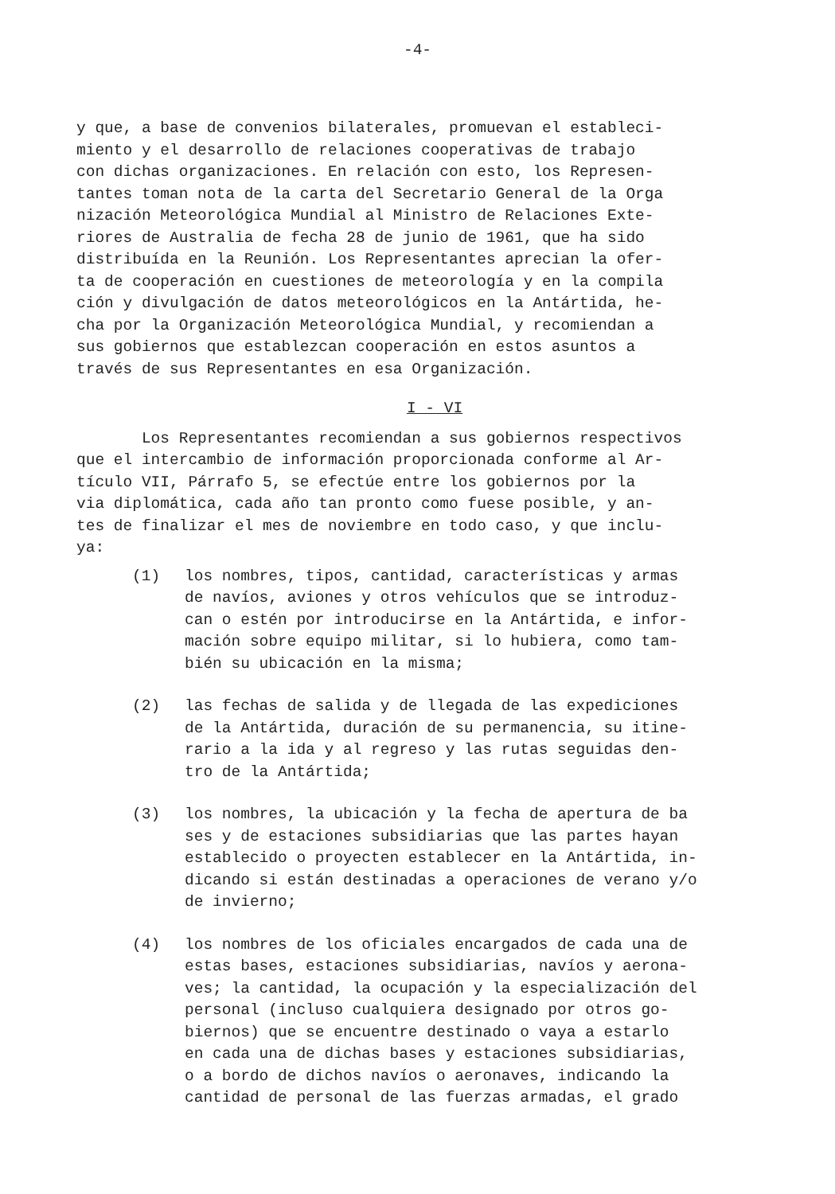-4-
y que, a base de convenios bilaterales, promuevan el estableci- miento y el desarrollo de relaciones cooperativas de trabajo con dichas organizaciones. En relación con esto, los Represen- tantes toman nota de la carta del Secretario General de la Orga nización Meteorológica Mundial al Ministro de Relaciones Exte- riores de Australia de fecha 28 de junio de 1961, que ha sido distribuída en la Reunión. Los Representantes aprecian la ofer- ta de cooperación en cuestiones de meteorología y en la compila ción y divulgación de datos meteorológicos en la Antártida, he- cha por la Organización Meteorológica Mundial, y recomiendan a sus gobiernos que establezcan cooperación en estos asuntos a través de sus Representantes en esa Organización.
I - VI
Los Representantes recomiendan a sus gobiernos respectivos que el intercambio de información proporcionada conforme al Ar- tículo VII, Párrafo 5, se efectúe entre los gobiernos por la via diplomática, cada año tan pronto como fuese posible, y an- tes de finalizar el mes de noviembre en todo caso, y que inclu- ya:
(1) los nombres, tipos, cantidad, características y armas de navíos, aviones y otros vehículos que se introduz- can o estén por introducirse en la Antártida, e infor- mación sobre equipo militar, si lo hubiera, como tam- bién su ubicación en la misma;
(2) las fechas de salida y de llegada de las expediciones de la Antártida, duración de su permanencia, su itine- rario a la ida y al regreso y las rutas seguidas den- tro de la Antártida;
(3) los nombres, la ubicación y la fecha de apertura de ba ses y de estaciones subsidiarias que las partes hayan establecido o proyecten establecer en la Antártida, in- dicando si están destinadas a operaciones de verano y/o de invierno;
(4) los nombres de los oficiales encargados de cada una de estas bases, estaciones subsidiarias, navíos y aerona- ves; la cantidad, la ocupación y la especialización del personal (incluso cualquiera designado por otros go- biernos) que se encuentre destinado o vaya a estarlo en cada una de dichas bases y estaciones subsidiarias, o a bordo de dichos navíos o aeronaves, indicando la cantidad de personal de las fuerzas armadas, el grado